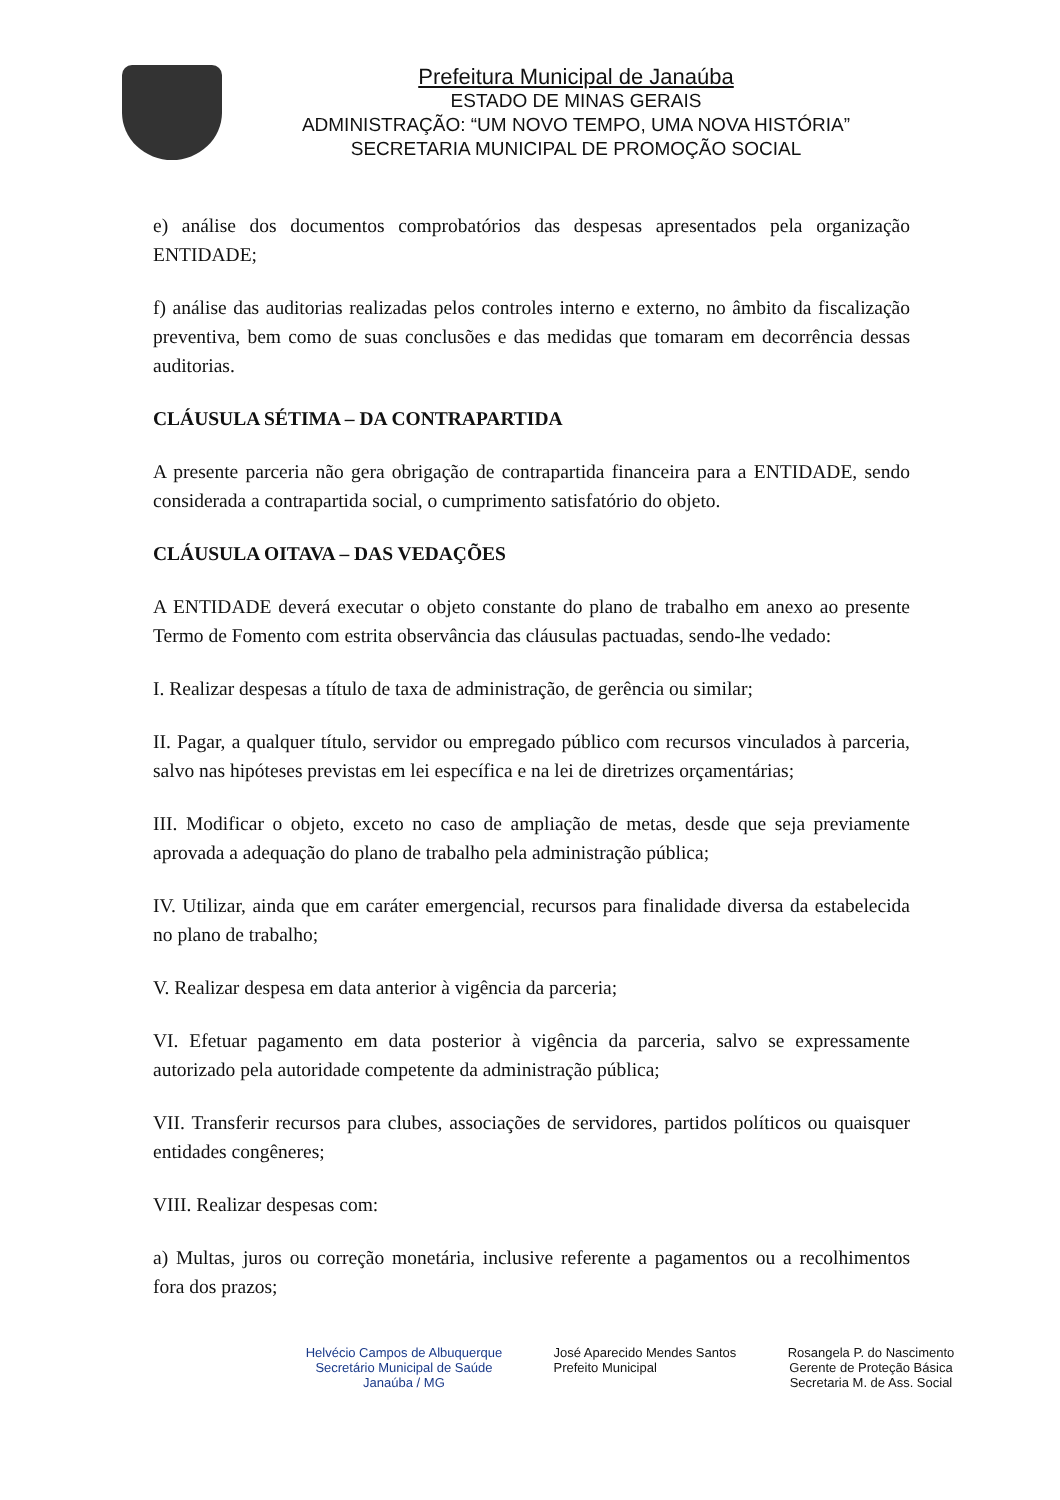Prefeitura Municipal de Janaúba
ESTADO DE MINAS GERAIS
ADMINISTRAÇÃO: “UM NOVO TEMPO, UMA NOVA HISTÓRIA”
SECRETARIA MUNICIPAL DE PROMOÇÃO SOCIAL
e) análise dos documentos comprobatórios das despesas apresentados pela organização ENTIDADE;
f) análise das auditorias realizadas pelos controles interno e externo, no âmbito da fiscalização preventiva, bem como de suas conclusões e das medidas que tomaram em decorrência dessas auditorias.
CLÁUSULA SÉTIMA – DA CONTRAPARTIDA
A presente parceria não gera obrigação de contrapartida financeira para a ENTIDADE, sendo considerada a contrapartida social, o cumprimento satisfatório do objeto.
CLÁUSULA OITAVA – DAS VEDAÇÕES
A ENTIDADE deverá executar o objeto constante do plano de trabalho em anexo ao presente Termo de Fomento com estrita observância das cláusulas pactuadas, sendo-lhe vedado:
I. Realizar despesas a título de taxa de administração, de gerência ou similar;
II. Pagar, a qualquer título, servidor ou empregado público com recursos vinculados à parceria, salvo nas hipóteses previstas em lei específica e na lei de diretrizes orçamentárias;
III. Modificar o objeto, exceto no caso de ampliação de metas, desde que seja previamente aprovada a adequação do plano de trabalho pela administração pública;
IV. Utilizar, ainda que em caráter emergencial, recursos para finalidade diversa da estabelecida no plano de trabalho;
V. Realizar despesa em data anterior à vigência da parceria;
VI. Efetuar pagamento em data posterior à vigência da parceria, salvo se expressamente autorizado pela autoridade competente da administração pública;
VII. Transferir recursos para clubes, associações de servidores, partidos políticos ou quaisquer entidades congêneres;
VIII. Realizar despesas com:
a) Multas, juros ou correção monetária, inclusive referente a pagamentos ou a recolhimentos fora dos prazos;
Helvécio Campos de Albuquerque
Secretário Municipal de Saúde
Janaúba / MG
José Aparecido Mendes Santos
Prefeito Municipal
Rosangela P. do Nascimento
Gerente de Proteção Básica
Secretaria M. de Ass. Social